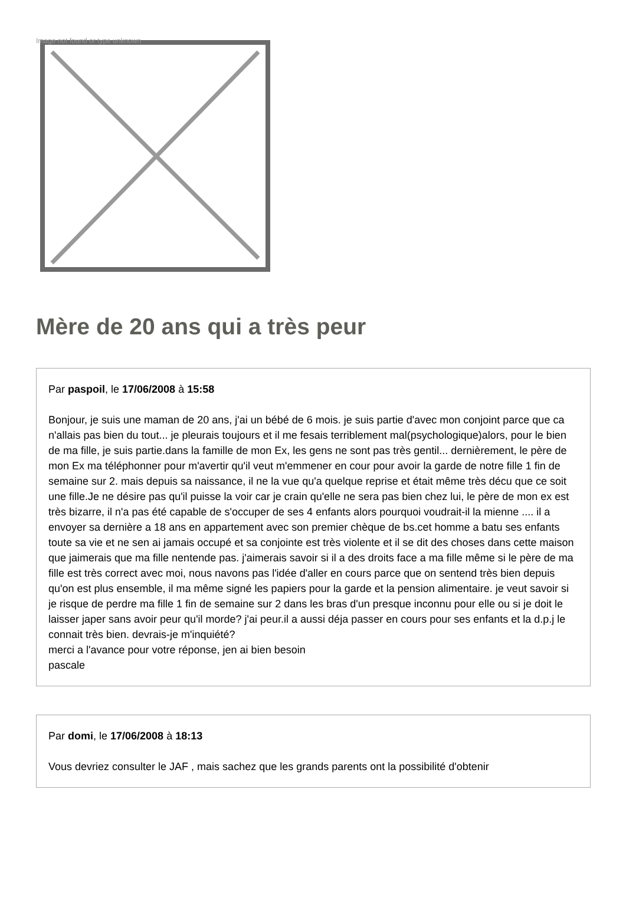Image not found or type unknown
Mère de 20 ans qui a très peur
Par paspoil, le 17/06/2008 à 15:58
Bonjour, je suis une maman de 20 ans, j'ai un bébé de 6 mois. je suis partie d'avec mon conjoint parce que ca n'allais pas bien du tout... je pleurais toujours et il me fesais terriblement mal(psychologique)alors, pour le bien de ma fille, je suis partie.dans la famille de mon Ex, les gens ne sont pas très gentil... dernièrement, le père de mon Ex ma téléphonner pour m'avertir qu'il veut m'emmener en cour pour avoir la garde de notre fille 1 fin de semaine sur 2. mais depuis sa naissance, il ne la vue qu'a quelque reprise et était même très décu que ce soit une fille.Je ne désire pas qu'il puisse la voir car je crain qu'elle ne sera pas bien chez lui, le père de mon ex est très bizarre, il n'a pas été capable de s'occuper de ses 4 enfants alors pourquoi voudrait-il la mienne .... il a envoyer sa dernière a 18 ans en appartement avec son premier chèque de bs.cet homme a batu ses enfants toute sa vie et ne sen ai jamais occupé et sa conjointe est très violente et il se dit des choses dans cette maison que jaimerais que ma fille nentende pas. j'aimerais savoir si il a des droits face a ma fille même si le père de ma fille est très correct avec moi, nous navons pas l'idée d'aller en cours parce que on sentend très bien depuis qu'on est plus ensemble, il ma même signé les papiers pour la garde et la pension alimentaire. je veut savoir si je risque de perdre ma fille 1 fin de semaine sur 2 dans les bras d'un presque inconnu pour elle ou si je doit le laisser japer sans avoir peur qu'il morde? j'ai peur.il a aussi déja passer en cours pour ses enfants et la d.p.j le connait très bien. devrais-je m'inquiété?
merci a l'avance pour votre réponse, jen ai bien besoin
pascale
Par domi, le 17/06/2008 à 18:13
Vous devriez consulter le JAF , mais sachez que les grands parents ont la possibilité d'obtenir